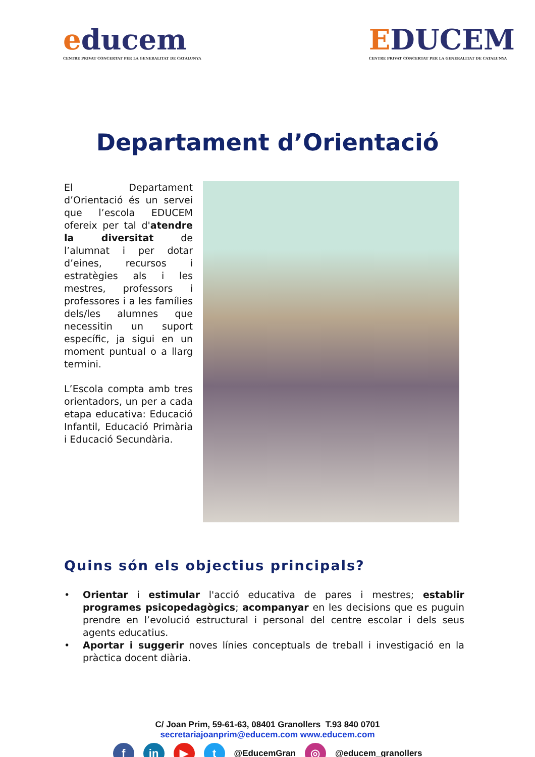educem
CENTRE PRIVAT CONCERTAT PER LA GENERALITAT DE CATALUNYA
EDUCEM
CENTRE PRIVAT CONCERTAT PER LA GENERALITAT DE CATALUNYA
Departament d’Orientació
El Departament d’Orientació és un servei que l’escola EDUCEM ofereix per tal d'atendre la diversitat de l’alumnat i per dotar d’eines, recursos i estratègies als i les mestres, professors i professores i a les famílies dels/les alumnes que necessitin un suport específic, ja sigui en un moment puntual o a llarg termini.
L’Escola compta amb tres orientadors, un per a cada etapa educativa: Educació Infantil, Educació Primària i Educació Secundària.
Quins són els objectius principals?
• Orientar i estimular l'acció educativa de pares i mestres; establir programes psicopedagògics; acompanyar en les decisions que es puguin prendre en l’evolució estructural i personal del centre escolar i dels seus agents educatius.
• Aportar i suggerir noves línies conceptuals de treball i investigació en la pràctica docent diària.
C/ Joan Prim, 59-61-63, 08401 Granollers T.93 840 0701
secretariajoanprim@educem.com www.educem.com
f in ▶ t @EducemGran ◎ @educem_granollers